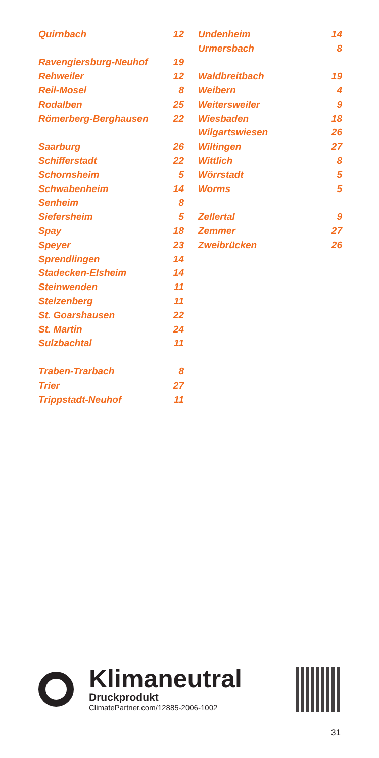| Quirnbach | 12 |
| Ravengiersburg-Neuhof | 19 |
| Rehweiler | 12 |
| Reil-Mosel | 8 |
| Rodalben | 25 |
| Römerberg-Berghausen | 22 |
| Saarburg | 26 |
| Schifferstadt | 22 |
| Schornsheim | 5 |
| Schwabenheim | 14 |
| Senheim | 8 |
| Siefersheim | 5 |
| Spay | 18 |
| Speyer | 23 |
| Sprendlingen | 14 |
| Stadecken-Elsheim | 14 |
| Steinwenden | 11 |
| Stelzenberg | 11 |
| St. Goarshausen | 22 |
| St. Martin | 24 |
| Sulzbachtal | 11 |
| Traben-Trarbach | 8 |
| Trier | 27 |
| Trippstadt-Neuhof | 11 |
| Undenheim | 14 |
| Urmersbach | 8 |
| Waldbreitbach | 19 |
| Weibern | 4 |
| Weitersweiler | 9 |
| Wiesbaden | 18 |
| Wilgartswiesen | 26 |
| Wiltingen | 27 |
| Wittlich | 8 |
| Wörrstadt | 5 |
| Worms | 5 |
| Zellertal | 9 |
| Zemmer | 27 |
| Zweibrücken | 26 |
Klimaneutral
Druckprodukt
ClimatePartner.com/12885-2006-1002
31